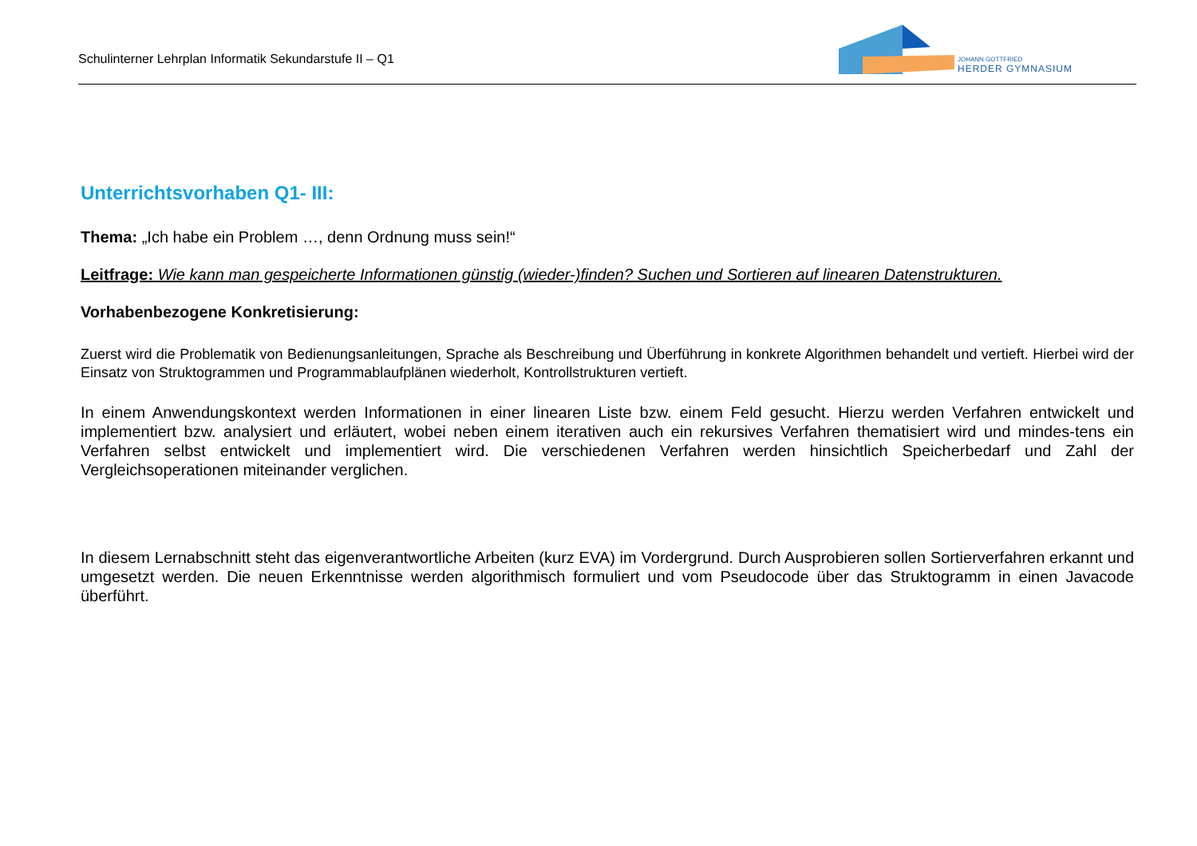Schulinterner Lehrplan Informatik Sekundarstufe II – Q1
JOHANN GOTTFRIED
HERDER GYMNASIUM
Unterrichtsvorhaben Q1- III:
Thema: „Ich habe ein Problem …, denn Ordnung muss sein!“
Leitfrage: Wie kann man gespeicherte Informationen günstig (wieder-)finden? Suchen und Sortieren auf linearen Datenstrukturen.
Vorhabenbezogene Konkretisierung:
Zuerst wird die Problematik von Bedienungsanleitungen, Sprache als Beschreibung und Überführung in konkrete Algorithmen behandelt und vertieft. Hierbei wird der Einsatz von Struktogrammen und Programmablaufplänen wiederholt, Kontrollstrukturen vertieft.
In einem Anwendungskontext werden Informationen in einer linearen Liste bzw. einem Feld gesucht. Hierzu werden Verfahren entwickelt und implementiert bzw. analysiert und erläutert, wobei neben einem iterativen auch ein rekursives Verfahren thematisiert wird und mindes-tens ein Verfahren selbst entwickelt und implementiert wird. Die verschiedenen Verfahren werden hinsichtlich Speicherbedarf und Zahl der Vergleichsoperationen miteinander verglichen.
In diesem Lernabschnitt steht das eigenverantwortliche Arbeiten (kurz EVA) im Vordergrund. Durch Ausprobieren sollen Sortierverfahren erkannt und umgesetzt werden. Die neuen Erkenntnisse werden algorithmisch formuliert und vom Pseudocode über das Struktogramm in einen Javacode überführt.